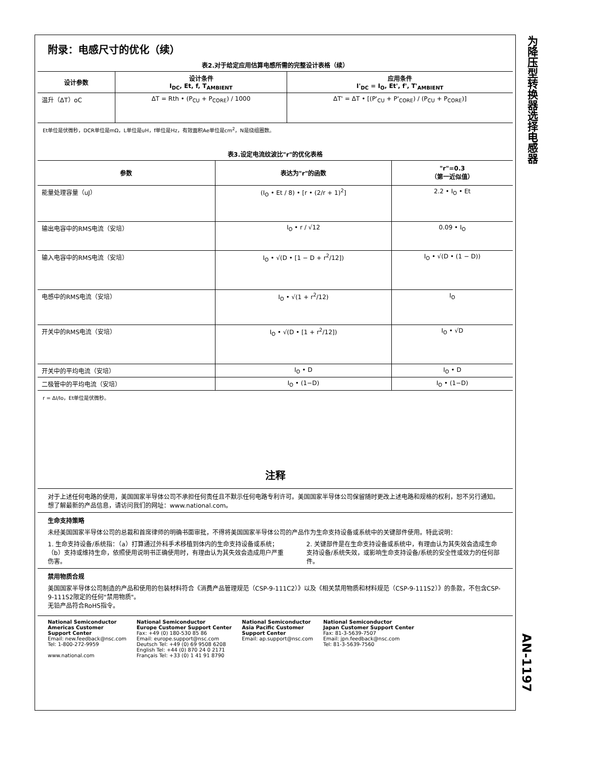为降压型转换器选择电感器
附录：电感尺寸的优化（续）
表2.对于给定应用估算电感所需的完整设计表格（续）
| 设计参数 | 设计条件 I<sub>DC</sub>, Et, f, T<sub>AMBIENT</sub> | 应用条件 I'<sub>DC</sub> = I<sub>O</sub>, Et', f', T'<sub>AMBIENT</sub> |
| --- | --- | --- |
| 温升（ΔT）oC | ΔT = Rth • (P<sub>CU</sub> + P<sub>CORE</sub>) / 1000 | ΔT' = ΔT • [(P'<sub>CU</sub> + P'<sub>CORE</sub>) / (P<sub>CU</sub> + P<sub>CORE</sub>)] |
Et单位是伏微秒，DCR单位是mΩ，L单位是uH，f单位是Hz，有效面积Ae单位是cm<sup>2</sup>，N是绕组圈数。
表3.设定电流纹波比"r"的优化表格
| 参数 | 表达为"r"的函数 | "r"=0.3 （第一近似值） |
| --- | --- | --- |
| 能量处理容量（uJ） | (I<sub>O</sub> • Et / 8) • [r • (2/r + 1)<sup>2</sup>] | 2.2 • I<sub>O</sub> • Et |
| 输出电容中的RMS电流（安培） | I<sub>O</sub> • r / √12 | 0.09 • I<sub>O</sub> |
| 输入电容中的RMS电流（安培） | I<sub>O</sub> • √(D • [1 − D + r<sup>2</sup>/12]) | I<sub>O</sub> • √(D • (1 − D)) |
| 电感中的RMS电流（安培） | I<sub>O</sub> • √(1 + r<sup>2</sup>/12) | I<sub>O</sub> |
| 开关中的RMS电流（安培） | I<sub>O</sub> • √(D • [1 + r<sup>2</sup>/12]) | I<sub>O</sub> • √D |
| 开关中的平均电流（安培） | I<sub>O</sub> • D | I<sub>O</sub> • D |
| 二极管中的平均电流（安培） | I<sub>O</sub> • (1−D) | I<sub>O</sub> • (1−D) |
r = ΔI/Io，Et单位是伏微秒。
注释
对于上述任何电路的使用，美国国家半导体公司不承担任何责任且不默示任何电路专利许可。美国国家半导体公司保留随时更改上述电路和规格的权利，恕不另行通知。
想了解最新的产品信息，请访问我们的网址：www.national.com。
生命支持策略
未经美国国家半导体公司的总裁和首席律师的明确书面审批，不得将美国国家半导体公司的产品作为生命支持设备或系统中的关键部件使用。特此说明：
1. 生命支持设备/系统指：（a）打算通过外科手术移植到体内的生命支持设备或系统；（b）支持或维持生命，依照使用说明书正确使用时，有理由认为其失效会造成用户严重伤害。
2. 关键部件是在生命支持设备或系统中，有理由认为其失效会造成生命支持设备/系统失效，或影响生命支持设备/系统的安全性或效力的任何部件。
禁用物质合规
美国国家半导体公司制造的产品和使用的包装材料符合《消费产品管理规范（CSP-9-111C2）》以及《相关禁用物质和材料规范（CSP-9-111S2）》的条款，不包含CSP-9-111S2限定的任何"禁用物质"。
无铅产品符合RoHS指令。
National Semiconductor
Americas Customer
Support Center
Email: new.feedback@nsc.com
Tel: 1-800-272-9959
www.national.com
National Semiconductor
Europe Customer Support Center
Fax: +49 (0) 180-530 85 86
Email: europe.support@nsc.com
Deutsch Tel: +49 (0) 69 9508 6208
English Tel: +44 (0) 870 24 0 2171
Français Tel: +33 (0) 1 41 91 8790
National Semiconductor
Asia Pacific Customer
Support Center
Email: ap.support@nsc.com
National Semiconductor
Japan Customer Support Center
Fax: 81-3-5639-7507
Email: jpn.feedback@nsc.com
Tel: 81-3-5639-7560
AN-1197